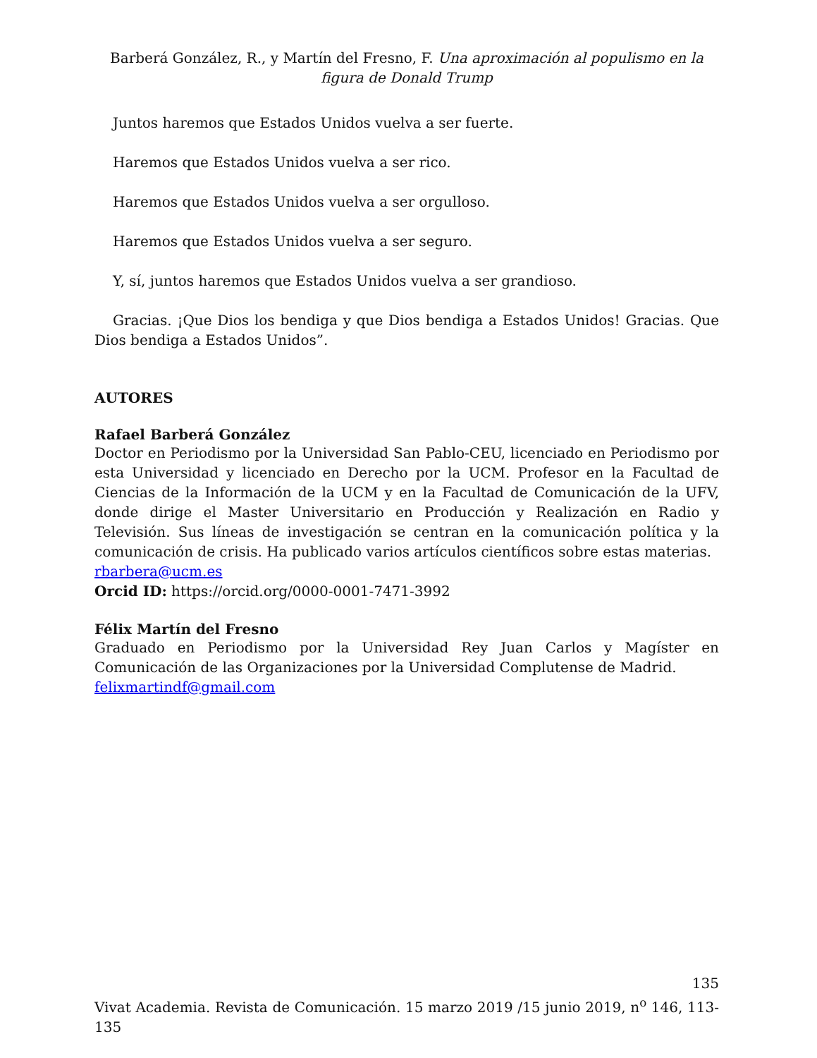Barberá González, R., y Martín del Fresno, F. Una aproximación al populismo en la figura de Donald Trump
Juntos haremos que Estados Unidos vuelva a ser fuerte.
Haremos que Estados Unidos vuelva a ser rico.
Haremos que Estados Unidos vuelva a ser orgulloso.
Haremos que Estados Unidos vuelva a ser seguro.
Y, sí, juntos haremos que Estados Unidos vuelva a ser grandioso.
Gracias. ¡Que Dios los bendiga y que Dios bendiga a Estados Unidos! Gracias. Que Dios bendiga a Estados Unidos”.
AUTORES
Rafael Barberá González
Doctor en Periodismo por la Universidad San Pablo-CEU, licenciado en Periodismo por esta Universidad y licenciado en Derecho por la UCM. Profesor en la Facultad de Ciencias de la Información de la UCM y en la Facultad de Comunicación de la UFV, donde dirige el Master Universitario en Producción y Realización en Radio y Televisión. Sus líneas de investigación se centran en la comunicación política y la comunicación de crisis. Ha publicado varios artículos científicos sobre estas materias.
rbarbera@ucm.es
Orcid ID: https://orcid.org/0000-0001-7471-3992
Félix Martín del Fresno
Graduado en Periodismo por la Universidad Rey Juan Carlos y Magíster en Comunicación de las Organizaciones por la Universidad Complutense de Madrid.
felixmartindf@gmail.com
135
Vivat Academia. Revista de Comunicación. 15 marzo 2019 /15 junio 2019, n<sup>o</sup> 146, 113-135